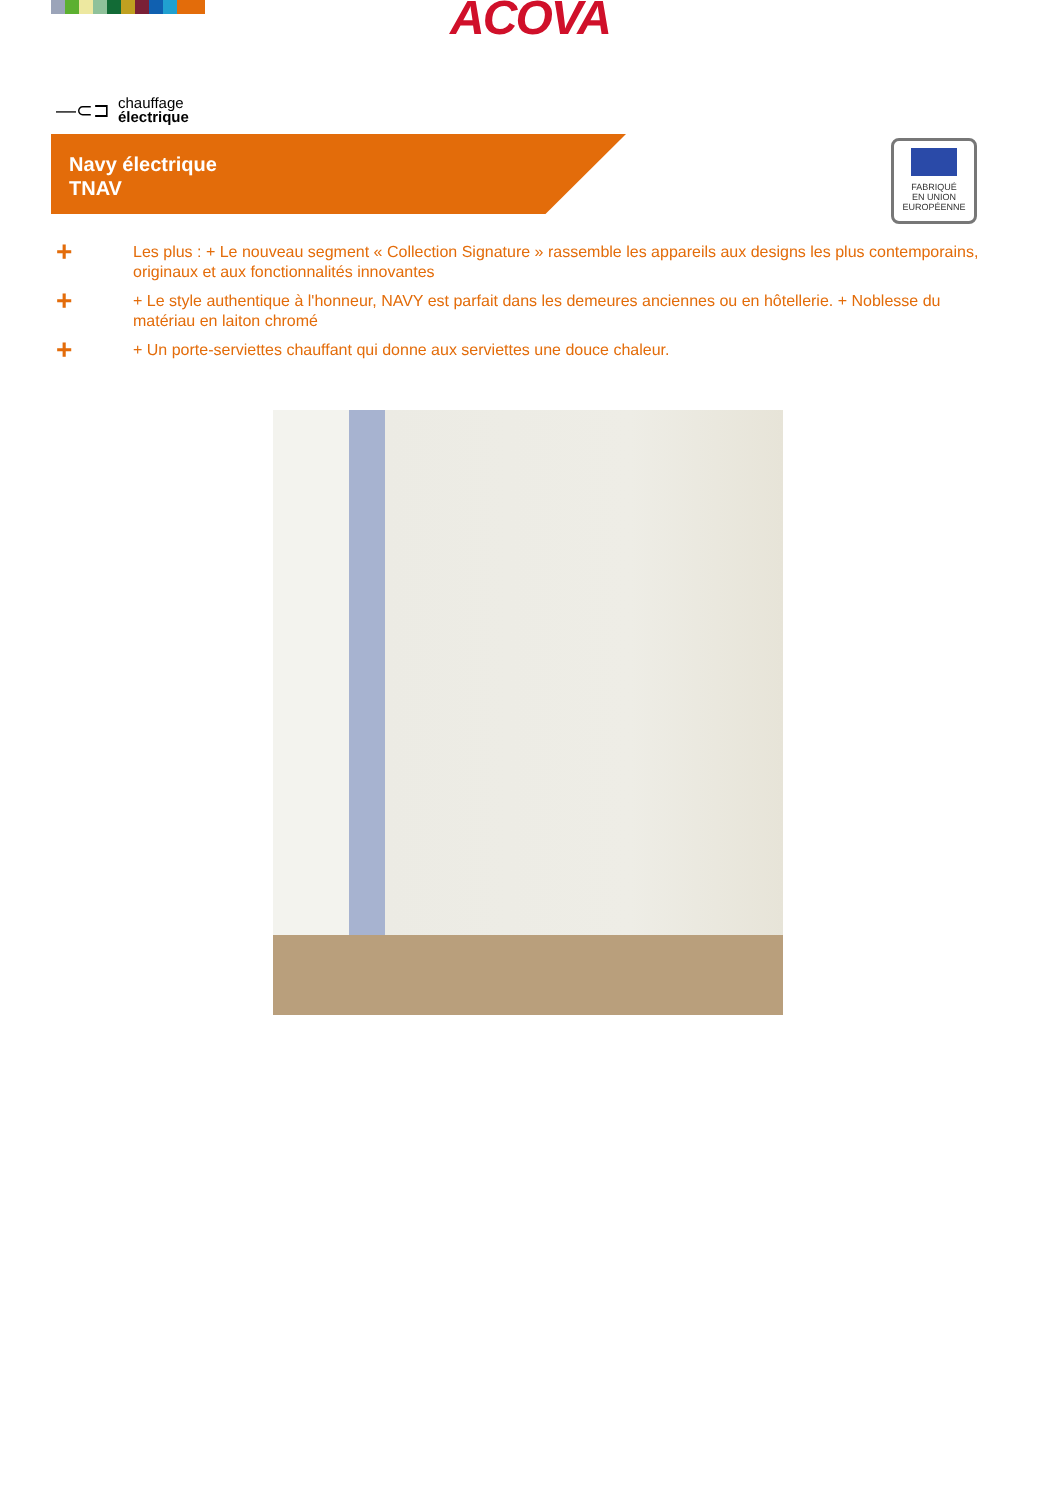ACOVA
—⊂⊐ chauffage
électrique
Navy électrique
TNAV
FABRIQUÉ
EN UNION
EUROPÉENNE
+ Les plus : + Le nouveau segment « Collection Signature » rassemble les appareils aux designs les plus contemporains, originaux et aux fonctionnalités innovantes
+ + Le style authentique à l'honneur, NAVY est parfait dans les demeures anciennes ou en hôtellerie. + Noblesse du matériau en laiton chromé
+ + Un porte-serviettes chauffant qui donne aux serviettes une douce chaleur.